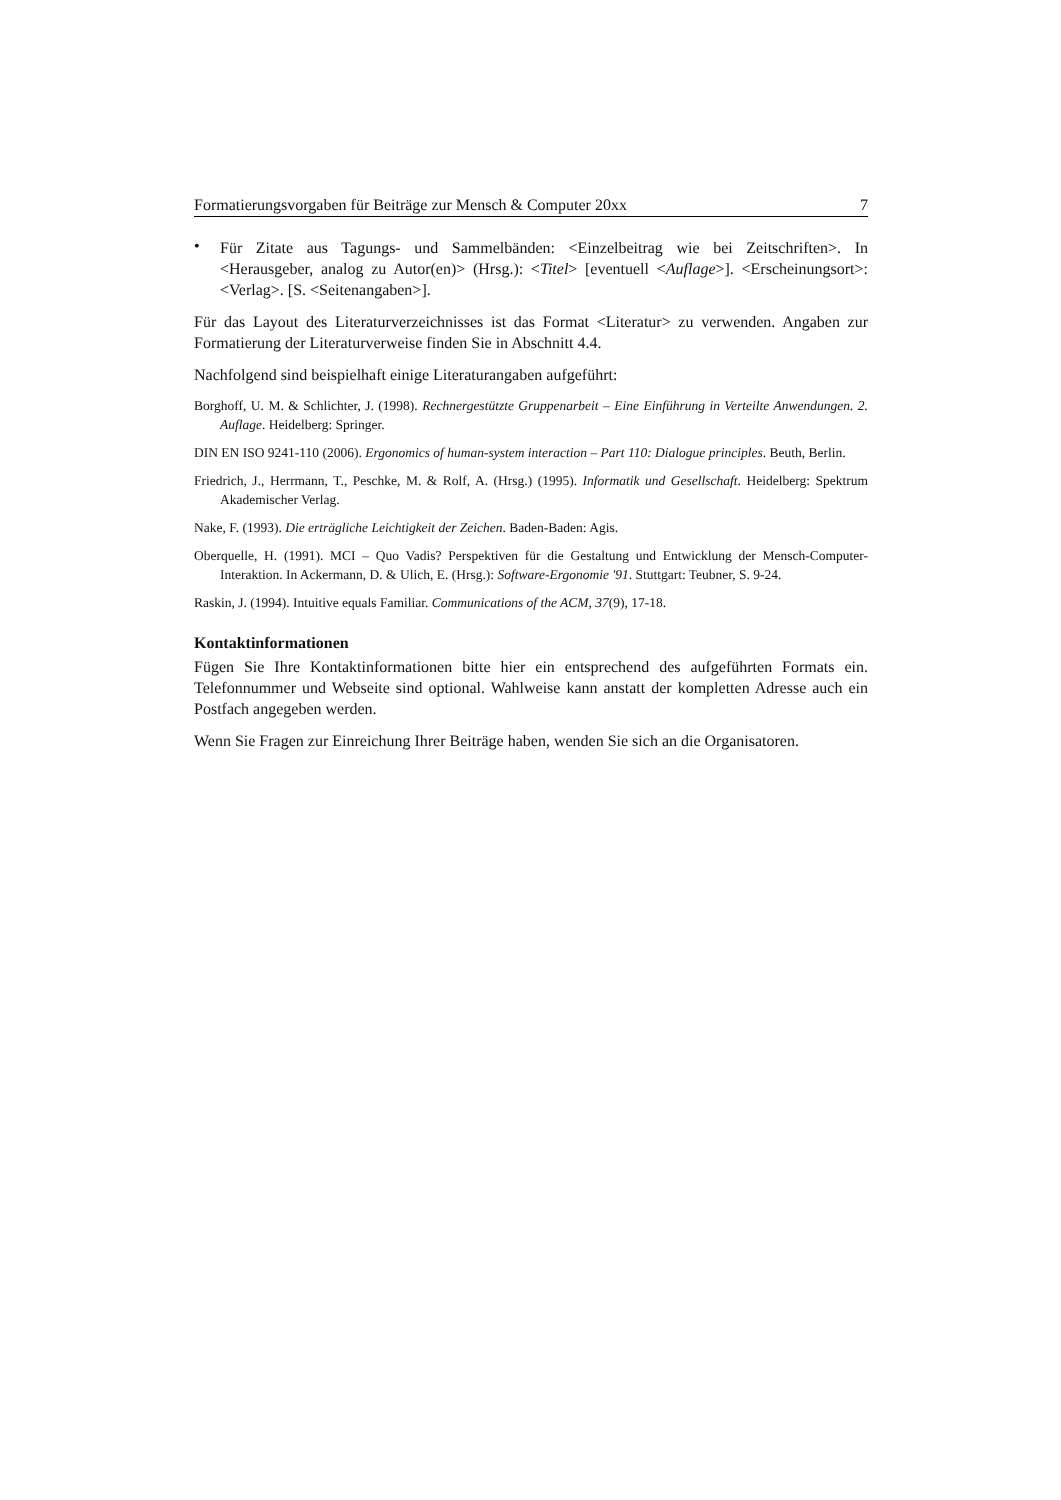Formatierungsvorgaben für Beiträge zur Mensch & Computer 20xx 7
•
Für Zitate aus Tagungs- und Sammelbänden: <Einzelbeitrag wie bei Zeitschriften>. In <Herausgeber, analog zu Autor(en)> (Hrsg.): <Titel> [eventuell <Auflage>]. <Erscheinungsort>: <Verlag>. [S. <Seitenangaben>].
Für das Layout des Literaturverzeichnisses ist das Format <Literatur> zu verwenden. Angaben zur Formatierung der Literaturverweise finden Sie in Abschnitt 4.4.
Nachfolgend sind beispielhaft einige Literaturangaben aufgeführt:
Borghoff, U. M. & Schlichter, J. (1998). Rechnergestützte Gruppenarbeit – Eine Einführung in Verteilte Anwendungen. 2. Auflage. Heidelberg: Springer.
DIN EN ISO 9241-110 (2006). Ergonomics of human-system interaction – Part 110: Dialogue principles. Beuth, Berlin.
Friedrich, J., Herrmann, T., Peschke, M. & Rolf, A. (Hrsg.) (1995). Informatik und Gesellschaft. Heidelberg: Spektrum Akademischer Verlag.
Nake, F. (1993). Die erträgliche Leichtigkeit der Zeichen. Baden-Baden: Agis.
Oberquelle, H. (1991). MCI – Quo Vadis? Perspektiven für die Gestaltung und Entwicklung der Mensch-Computer-Interaktion. In Ackermann, D. & Ulich, E. (Hrsg.): Software-Ergonomie '91. Stuttgart: Teubner, S. 9-24.
Raskin, J. (1994). Intuitive equals Familiar. Communications of the ACM, 37(9), 17-18.
Kontaktinformationen
Fügen Sie Ihre Kontaktinformationen bitte hier ein entsprechend des aufgeführten Formats ein. Telefonnummer und Webseite sind optional. Wahlweise kann anstatt der kompletten Adresse auch ein Postfach angegeben werden.
Wenn Sie Fragen zur Einreichung Ihrer Beiträge haben, wenden Sie sich an die Organisatoren.